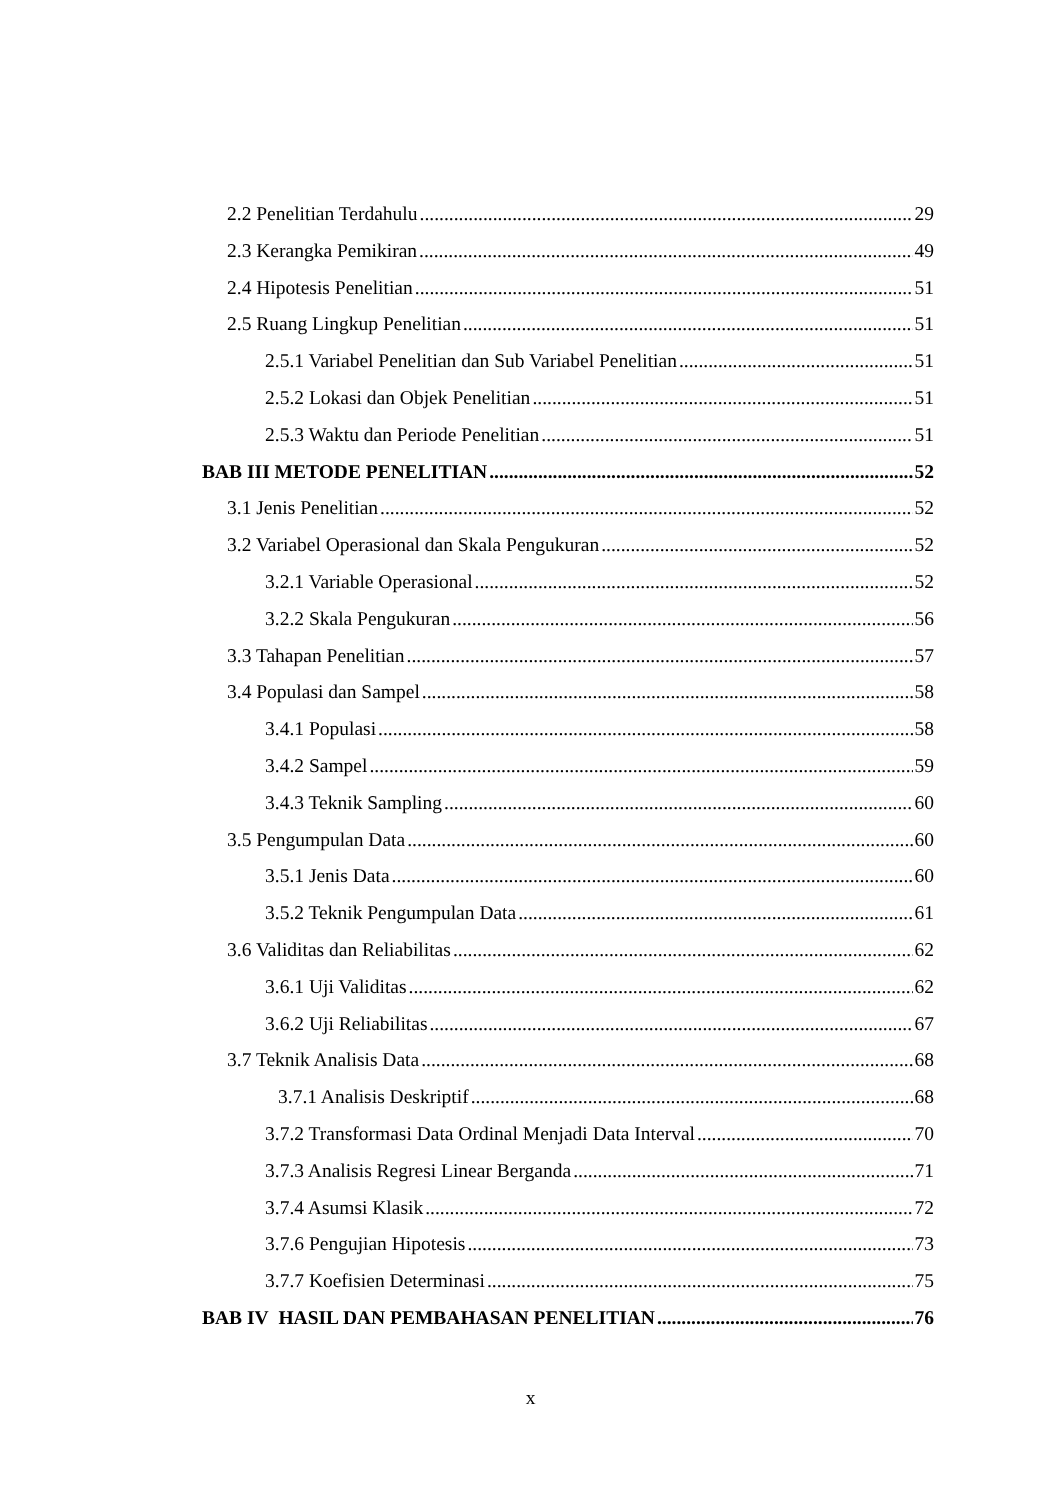2.2 Penelitian Terdahulu 29
2.3 Kerangka Pemikiran 49
2.4 Hipotesis Penelitian 51
2.5 Ruang Lingkup Penelitian 51
2.5.1 Variabel Penelitian dan Sub Variabel Penelitian 51
2.5.2 Lokasi dan Objek Penelitian 51
2.5.3 Waktu dan Periode Penelitian 51
BAB III METODE PENELITIAN 52
3.1 Jenis Penelitian 52
3.2 Variabel Operasional dan Skala Pengukuran 52
3.2.1 Variable Operasional 52
3.2.2 Skala Pengukuran 56
3.3 Tahapan Penelitian 57
3.4 Populasi dan Sampel 58
3.4.1 Populasi 58
3.4.2 Sampel 59
3.4.3 Teknik Sampling 60
3.5 Pengumpulan Data 60
3.5.1 Jenis Data 60
3.5.2 Teknik Pengumpulan Data 61
3.6 Validitas dan Reliabilitas 62
3.6.1 Uji Validitas 62
3.6.2 Uji Reliabilitas 67
3.7 Teknik Analisis Data 68
3.7.1 Analisis Deskriptif 68
3.7.2 Transformasi Data Ordinal Menjadi Data Interval 70
3.7.3 Analisis Regresi Linear Berganda 71
3.7.4 Asumsi Klasik 72
3.7.6 Pengujian Hipotesis 73
3.7.7 Koefisien Determinasi 75
BAB IV HASIL DAN PEMBAHASAN PENELITIAN 76
x